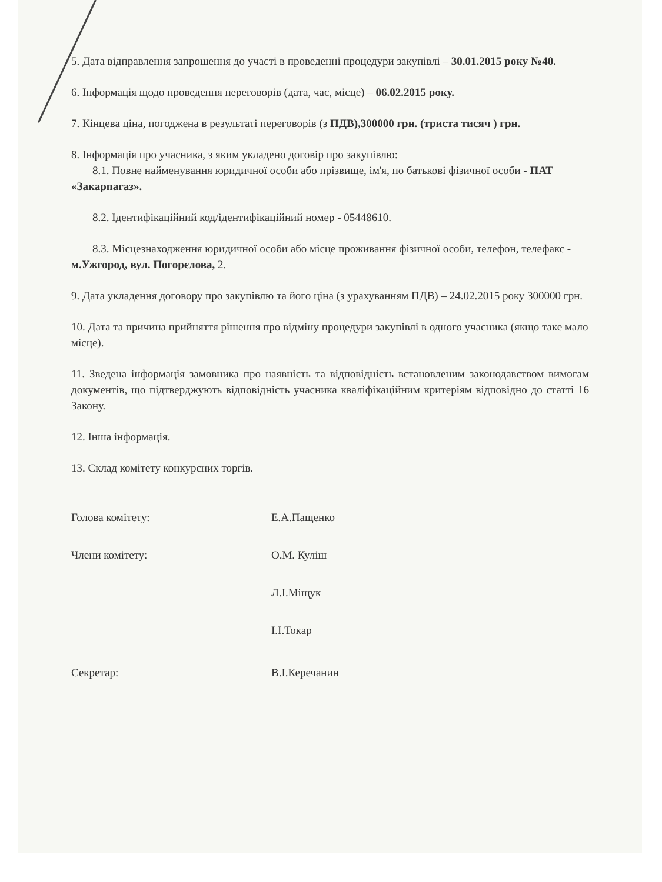5. Дата відправлення запрошення до участі в проведенні процедури закупівлі – 30.01.2015 року №40.
6. Інформація щодо проведення переговорів (дата, час, місце) – 06.02.2015 року.
7. Кінцева ціна, погоджена в результаті переговорів (з ПДВ),300000 грн. (триста тисяч ) грн.
8. Інформація про учасника, з яким укладено договір про закупівлю:
8.1. Повне найменування юридичної особи або прізвище, ім'я, по батькові фізичної особи - ПАТ «Закарпагаз».
8.2. Ідентифікаційний код/ідентифікаційний номер - 05448610.
8.3. Місцезнаходження юридичної особи або місце проживання фізичної особи, телефон, телефакс - м.Ужгород, вул. Погорєлова, 2.
9. Дата укладення договору про закупівлю та його ціна (з урахуванням ПДВ) – 24.02.2015 року 300000 грн.
10. Дата та причина прийняття рішення про відміну процедури закупівлі в одного учасника (якщо таке мало місце).
11. Зведена інформація замовника про наявність та відповідність встановленим законодавством вимогам документів, що підтверджують відповідність учасника кваліфікаційним критеріям відповідно до статті 16 Закону.
12. Інша інформація.
13. Склад комітету конкурсних торгів.
Голова комітету: Е.А.Пащенко
Члени комітету: О.М. Куліш
Л.І.Міщук
І.І.Токар
Секретар: В.І.Керечанин